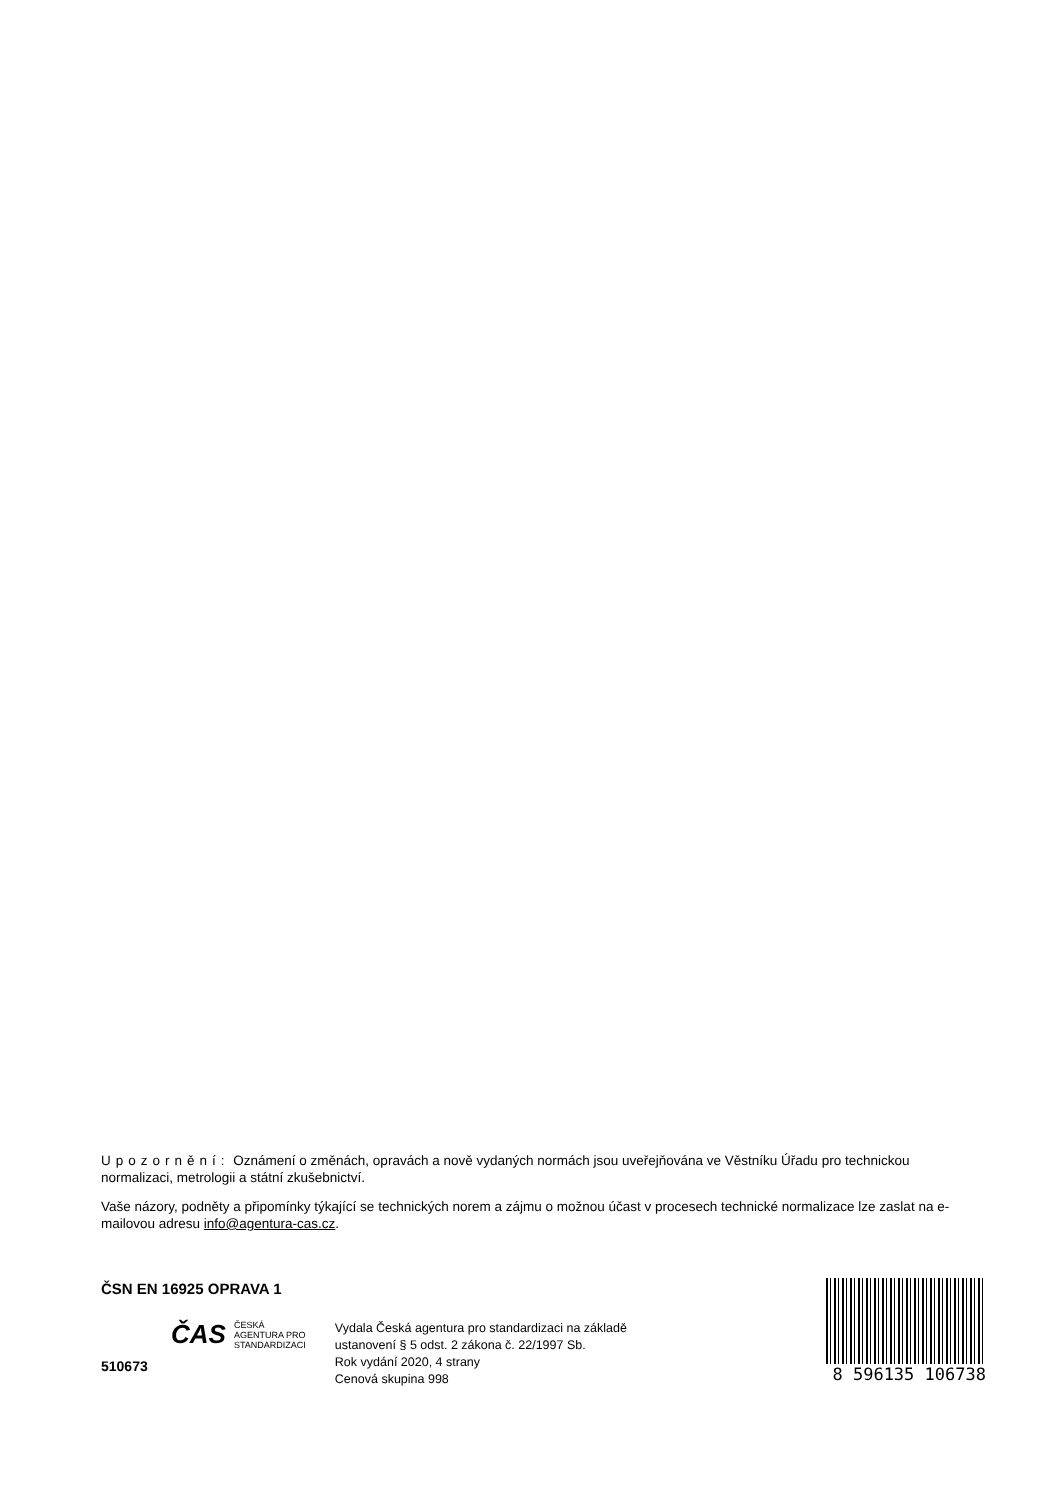Upozornění: Oznámení o změnách, opravách a nově vydaných normách jsou uveřejňována ve Věstníku Úřadu pro technickou normalizaci, metrologii a státní zkušebnictví.
Vaše názory, podněty a připomínky týkající se technických norem a zájmu o možnou účast v procesech technické normalizace lze zaslat na e-mailovou adresu info@agentura-cas.cz.
ČSN EN 16925 OPRAVA 1
ČAS ČESKÁ
AGENTURA PRO
STANDARDIZACI
510673
Vydala Česká agentura pro standardizaci na základě
ustanovení § 5 odst. 2 zákona č. 22/1997 Sb.
Rok vydání 2020, 4 strany
Cenová skupina 998
8 596135 106738